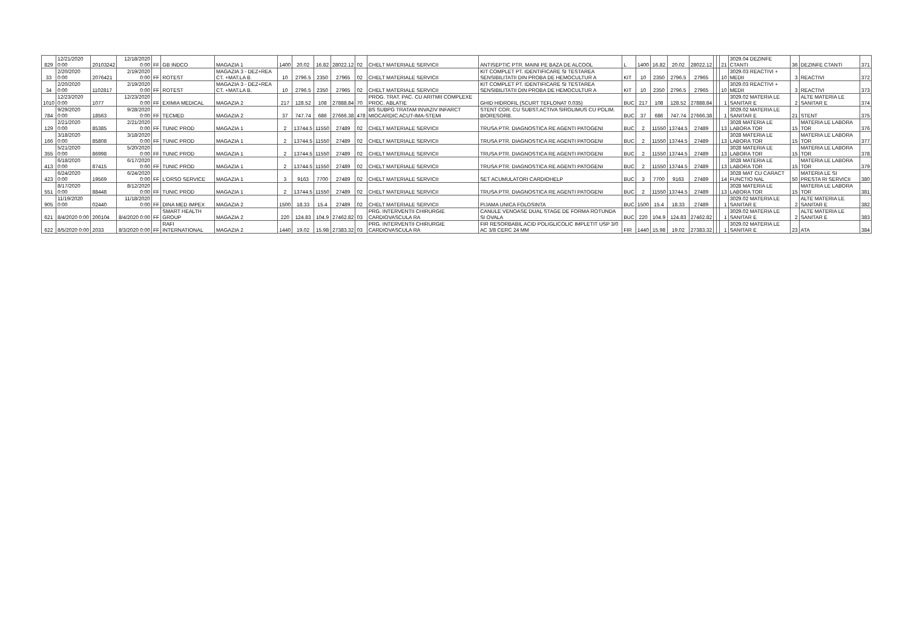| 829 | 12/21/2020 0:00 | 20103242 | 12/18/2020 0:00 | FF | GB INDCO | MAGAZIA 1 | 1400 | 20.02 | 16.82 | 28022.12 | 02 | CHELT MATERIALE SERVICII | ANTISEPTIC PTR. MAINI PE BAZA DE ALCOOL | L | 1400 | 16.82 | 20.02 | 28022.12 | | | 21 | 3029.04 DEZINFE CTANTI | 36 | DEZINFE CTANTI | 371 |
| 33 | 2/20/2020 0:00 | 2076421 | 2/19/2020 0:00 | FF | ROTEST | MAGAZIA 3 - DEZ+REA CT. +MAT.LA B. | 10 | 2796.5 | 2350 | 27965 | 02 | CHELT MATERIALE SERVICII | KIT COMPLET PT. IDENTIFICARE SI TESTAREA SENSIBILITATII DIN PROBA DE HEMOCULTUR A | KIT | 10 | 2350 | 2796.5 | 27965 | | | 10 | 3029.03 REACTIVI + MEDII | 3 | REACTIVI | 372 |
| 34 | 2/20/2020 0:00 | 1102817 | 2/19/2020 0:00 | FF | ROTEST | MAGAZIA 3 - DEZ+REA CT. +MAT.LA B. | 10 | 2796.5 | 2350 | 27965 | 02 | CHELT MATERIALE SERVICII | KIT COMPLET PT. IDENTIFICARE SI TESTAREA SENSIBILITATII DIN PROBA DE HEMOCULTUR A | KIT | 10 | 2350 | 2796.5 | 27965 | | | 10 | 3029.03 REACTIVI + MEDII | 3 | REACTIVI | 373 |
| 1010 | 12/23/2020 0:00 | 1077 | 12/23/2020 0:00 | FF | EXIMIA MEDICAL | MAGAZIA 2 | 217 | 128.52 | 108 | 27888.84 | 70 | PROG. TRAT. PAC. CU ARITMII COMPLEXE PROC. ABLATIE | GHID HIDROFIL (SCURT TEFLONAT 0.035) | BUC | 217 | 108 | 128.52 | 27888.84 | | | 1 | 3029.02 MATERIA LE SANITAR E | 2 | ALTE MATERIA LE SANITAR E | 374 |
| 784 | 9/29/2020 0:00 | 18563 | 9/28/2020 0:00 | FF | TECMED | MAGAZIA 2 | 37 | 747.74 | 686 | 27666.38 | 478 | BS SUBPG TRATAM INVAZIV INFARCT MIOCARDIC ACUT-IMA-STEMI | STENT COR. CU SUBST.ACTIVA SIROLIMUS CU POLIM. BIORESORB. | BUC | 37 | 686 | 747.74 | 27666.38 | | | 1 | 3029.02 MATERIA LE SANITAR E | 21 | STENT | 375 |
| 129 | 2/21/2020 0:00 | 85385 | 2/21/2020 0:00 | FF | TUNIC PROD | MAGAZIA 1 | 2 | 13744.5 | 11550 | 27489 | 02 | CHELT MATERIALE SERVICII | TRUSA PTR. DIAGNOSTICA RE AGENTI PATOGENI | BUC | 2 | 11550 | 13744.5 | 27489 | | | 13 | 3028 MATERIA LE LABORA TOR | 15 | MATERIA LE LABORA TOR | 376 |
| 166 | 3/18/2020 0:00 | 85808 | 3/18/2020 0:00 | FF | TUNIC PROD | MAGAZIA 1 | 2 | 13744.5 | 11550 | 27489 | 02 | CHELT MATERIALE SERVICII | TRUSA PTR. DIAGNOSTICA RE AGENTI PATOGENI | BUC | 2 | 11550 | 13744.5 | 27489 | | | 13 | 3028 MATERIA LE LABORA TOR | 15 | MATERIA LE LABORA TOR | 377 |
| 355 | 5/21/2020 0:00 | 86998 | 5/20/2020 0:00 | FF | TUNIC PROD | MAGAZIA 1 | 2 | 13744.5 | 11550 | 27489 | 02 | CHELT MATERIALE SERVICII | TRUSA PTR. DIAGNOSTICA RE AGENTI PATOGENI | BUC | 2 | 11550 | 13744.5 | 27489 | | | 13 | 3028 MATERIA LE LABORA TOR | 15 | MATERIA LE LABORA TOR | 378 |
| 413 | 6/18/2020 0:00 | 87415 | 6/17/2020 0:00 | FF | TUNIC PROD | MAGAZIA 1 | 2 | 13744.5 | 11550 | 27489 | 02 | CHELT MATERIALE SERVICII | TRUSA PTR. DIAGNOSTICA RE AGENTI PATOGENI | BUC | 2 | 11550 | 13744.5 | 27489 | | | 13 | 3028 MATERIA LE LABORA TOR | 15 | MATERIA LE LABORA TOR | 379 |
| 423 | 6/24/2020 0:00 | 19569 | 6/24/2020 0:00 | FF | L'ORSO SERVICE | MAGAZIA 1 | 3 | 9163 | 7700 | 27489 | 02 | CHELT MATERIALE SERVICII | SET ACUMULATORI CARDIOHELP | BUC | 3 | 7700 | 9163 | 27489 | | | 14 | 3028 MAT CU CARACT FUNCTIO NAL | 50 | MATERIA LE SI PRESTA RI SERVICII | 380 |
| 551 | 8/17/2020 0:00 | 88448 | 8/12/2020 0:00 | FF | TUNIC PROD | MAGAZIA 1 | 2 | 13744.5 | 11550 | 27489 | 02 | CHELT MATERIALE SERVICII | TRUSA PTR. DIAGNOSTICA RE AGENTI PATOGENI | BUC | 2 | 11550 | 13744.5 | 27489 | | | 13 | 3028 MATERIA LE LABORA TOR | 15 | MATERIA LE LABORA TOR | 381 |
| 905 | 11/19/2020 0:00 | 02440 | 11/18/2020 0:00 | FF | DINA MED IMPEX | MAGAZIA 2 | 1500 | 18.33 | 15.4 | 27489 | 02 | CHELT MATERIALE SERVICII | PIJAMA UNICA FOLOSINTA | BUC | 1500 | 15.4 | 18.33 | 27489 | | | 1 | 3029.02 MATERIA LE SANITAR E | 2 | ALTE MATERIA LE SANITAR E | 382 |
| 621 | 8/4/2020 0:00 | 200104 | 8/4/2020 0:00 | FF | SMART HEALTH GROUP | MAGAZIA 2 | 220 | 124.83 | 104.9 | 27462.82 | 03 | PRG. INTERVENTII CHIRURGIE CARDIOVASCULA RA | CANULE VENOASE DUAL STAGE DE FORMA ROTUNDA SI OVALA | BUC | 220 | 104.9 | 124.83 | 27462.82 | | | 1 | 3029.02 MATERIA LE SANITAR E | 2 | ALTE MATERIA LE SANITAR E | 383 |
| 622 | 8/5/2020 0:00 | 2033 | 8/3/2020 0:00 | FF | RAFI INTERNATIONAL | MAGAZIA 2 | 1440 | 19.02 | 15.98 | 27383.32 | 03 | PRG. INTERVENTII CHIRURGIE CARDIOVASCULA RA | FIR RESORBABIL ACID POLIGLICOLIC IMPLETIT USP 3/0 AC 3/8 CERC 24 MM | FIR | 1440 | 15.98 | 19.02 | 27383.32 | | | 1 | 3029.02 MATERIA LE SANITAR E | 23 | ATA | 384 |